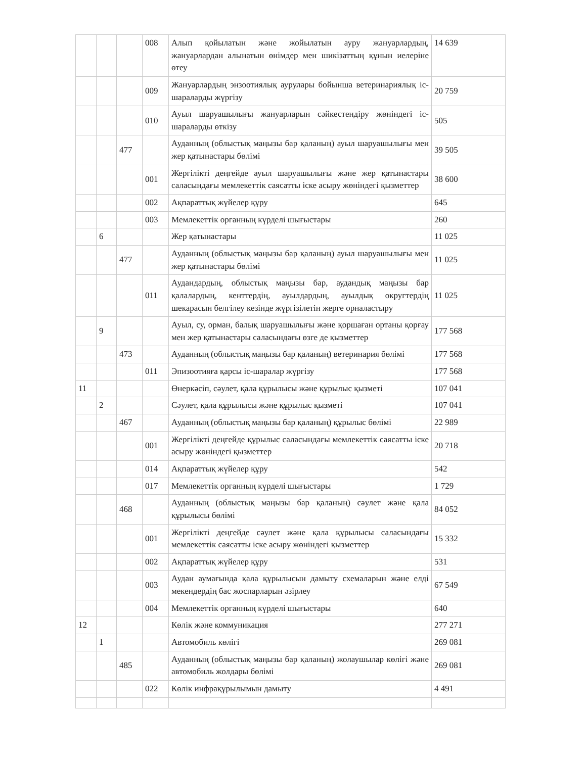| | | | 008 | Алып қойылатын және жойылатын ауру жануарлардың, жануарлардан алынатын өнімдер мен шикізаттың құнын иелеріне өтеу | 14 639 |
| | | | 009 | Жануарлардың энзоотиялық аурулары бойынша ветеринариялық іс-шараларды жүргізу | 20 759 |
| | | | 010 | Ауыл шаруашылығы жануарларын сәйкестендіру жөніндегі іс-шараларды өткізу | 505 |
| | | 477 | | Ауданның (облыстық маңызы бар қаланың) ауыл шаруашылығы мен жер қатынастары бөлімі | 39 505 |
| | | | 001 | Жергілікті деңгейде ауыл шаруашылығы және жер қатынастары саласындағы мемлекеттік саясатты іске асыру жөніндегі қызметтер | 38 600 |
| | | | 002 | Ақпараттық жүйелер құру | 645 |
| | | | 003 | Мемлекеттік органның күрделі шығыстары | 260 |
| | 6 | | | Жер қатынастары | 11 025 |
| | | 477 | | Ауданның (облыстық маңызы бар қаланың) ауыл шаруашылығы мен жер қатынастары бөлімі | 11 025 |
| | | | 011 | Аудандардың, облыстық маңызы бар, аудандық маңызы бар қалалардың, кенттердің, ауылдардың, ауылдық округтердің шекарасын белгілеу кезінде жүргізілетін жерге орналастыру | 11 025 |
| | 9 | | | Ауыл, су, орман, балық шаруашылығы және қоршаған ортаны қорғау мен жер қатынастары саласындағы өзге де қызметтер | 177 568 |
| | | 473 | | Ауданның (облыстық маңызы бар қаланың) ветеринария бөлімі | 177 568 |
| | | | 011 | Эпизоотияға қарсы іс-шаралар жүргізу | 177 568 |
| 11 | | | | Өнеркәсіп, сәулет, қала құрылысы және құрылыс қызметі | 107 041 |
| | 2 | | | Сәулет, қала құрылысы және құрылыс қызметі | 107 041 |
| | | 467 | | Ауданның (облыстық маңызы бар қаланың) құрылыс бөлімі | 22 989 |
| | | | 001 | Жергілікті деңгейде құрылыс саласындағы мемлекеттік саясатты іске асыру жөніндегі қызметтер | 20 718 |
| | | | 014 | Ақпараттық жүйелер құру | 542 |
| | | | 017 | Мемлекеттік органның күрделі шығыстары | 1 729 |
| | | 468 | | Ауданның (облыстық маңызы бар қаланың) сәулет және қала құрылысы бөлімі | 84 052 |
| | | | 001 | Жергілікті деңгейде сәулет және қала құрылысы саласындағы мемлекеттік саясатты іске асыру жөніндегі қызметтер | 15 332 |
| | | | 002 | Ақпараттық жүйелер құру | 531 |
| | | | 003 | Аудан аумағында қала құрылысын дамыту схемаларын және елді мекендердің бас жоспарларын әзірлеу | 67 549 |
| | | | 004 | Мемлекеттік органның күрделі шығыстары | 640 |
| 12 | | | | Көлік және коммуникация | 277 271 |
| | 1 | | | Автомобиль көлігі | 269 081 |
| | | 485 | | Ауданның (облыстық маңызы бар қаланың) жолаушылар көлігі және автомобиль жолдары бөлімі | 269 081 |
| | | | 022 | Көлік инфрақұрылымын дамыту | 4 491 |